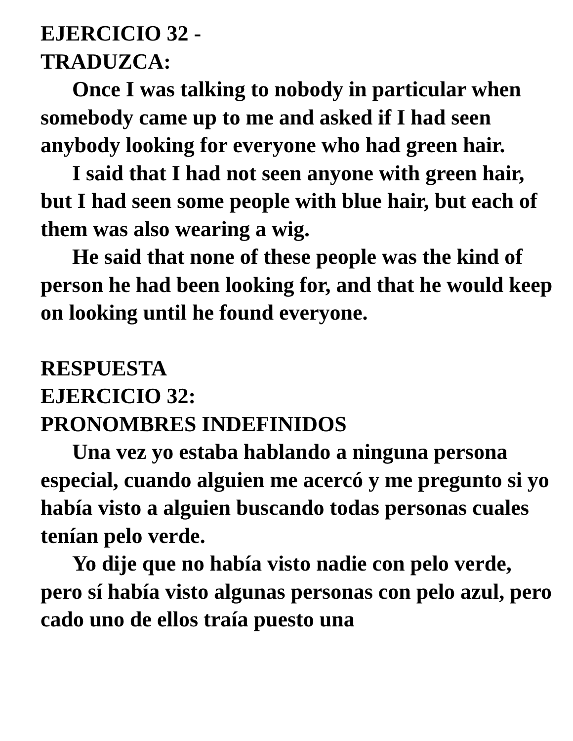EJERCICIO 32 -
TRADUZCA:
Once I was talking to nobody in particular when somebody came up to me and asked if I had seen anybody looking for everyone who had green hair.
I said that I had not seen anyone with green hair, but I had seen some people with blue hair, but each of them was also wearing a wig.
He said that none of these people was the kind of person he had been looking for, and that he would keep on looking until he found everyone.
RESPUESTA
EJERCICIO 32:
PRONOMBRES INDEFINIDOS
Una vez yo estaba hablando a ninguna persona especial, cuando alguien me acercó y me pregunto si yo había visto a alguien buscando todas personas cuales tenían pelo verde.
Yo dije que no había visto nadie con pelo verde, pero sí había visto algunas personas con pelo azul, pero cado uno de ellos traía puesto una